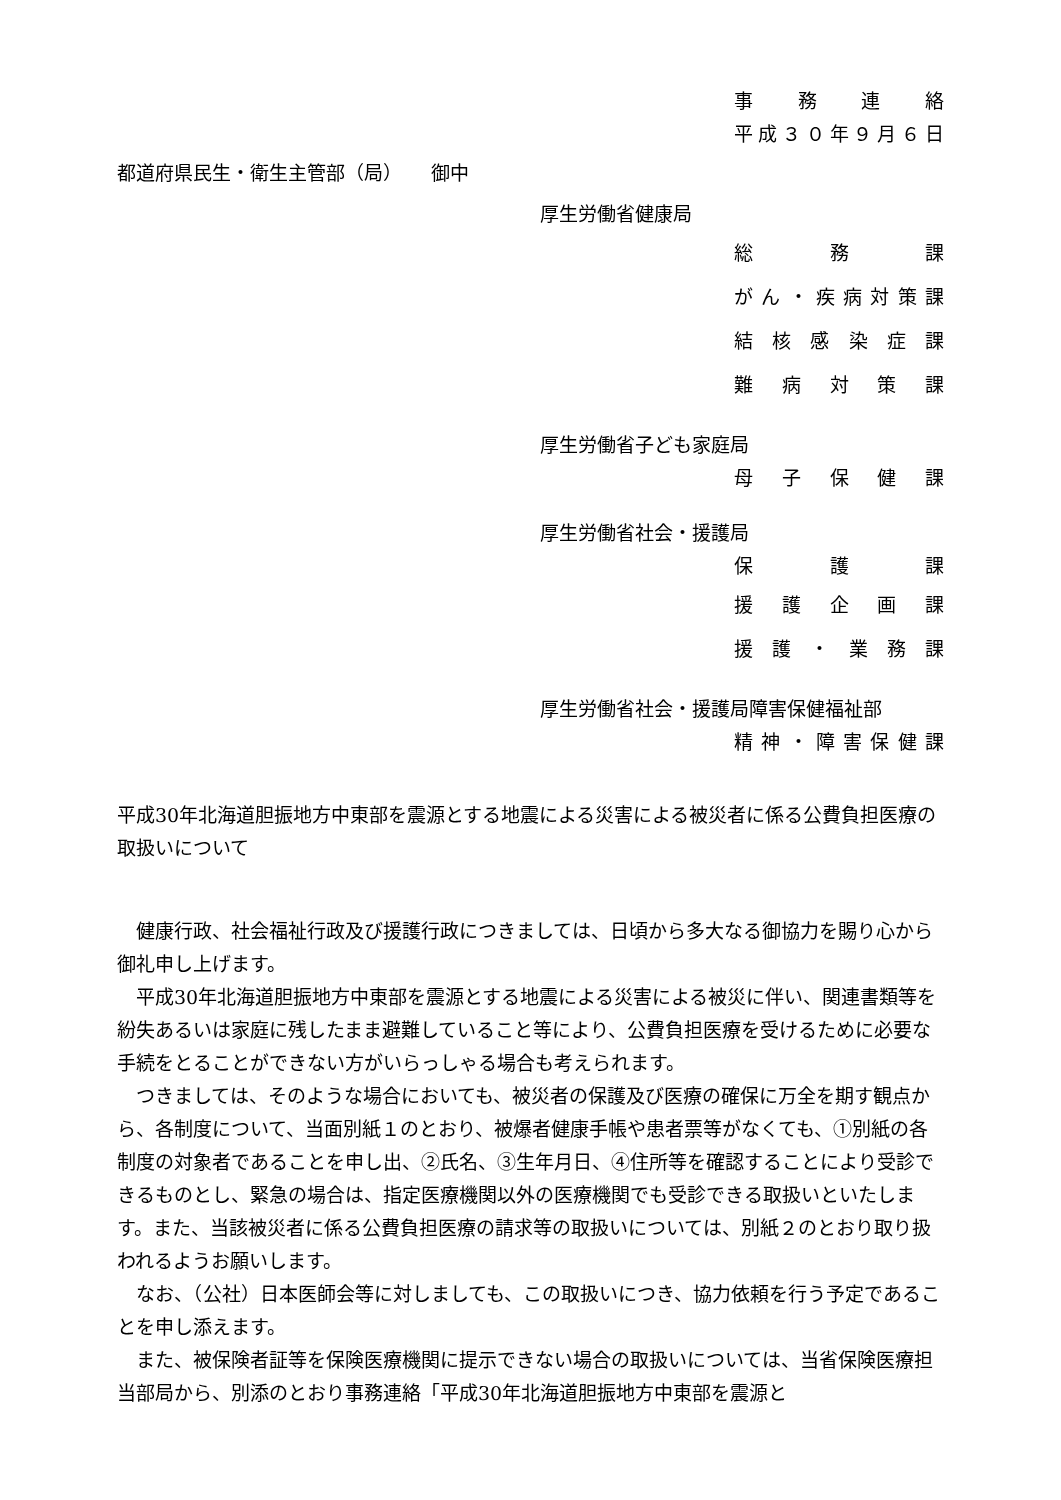事務連絡
平成 ３０ 年 ９ 月 ６ 日
都道府県民生・衛生主管部（局）　　御中
厚生労働省健康局
総務課
がん ・ 疾病対策課
結核感染症課
難病対策課
厚生労働省子ども家庭局
母子保健課
厚生労働省社会・援護局
保護課
援護企画課
援護 ・ 業務課
厚生労働省社会・援護局障害保健福祉部
精神 ・ 障害保健課
平成30年北海道胆振地方中東部を震源とする地震による災害による被災者に係る公費負担医療の取扱いについて
健康行政、社会福祉行政及び援護行政につきましては、日頃から多大なる御協力を賜り心から御礼申し上げます。
平成30年北海道胆振地方中東部を震源とする地震による災害による被災に伴い、関連書類等を紛失あるいは家庭に残したまま避難していること等により、公費負担医療を受けるために必要な手続をとることができない方がいらっしゃる場合も考えられます。
つきましては、そのような場合においても、被災者の保護及び医療の確保に万全を期す観点から、各制度について、当面別紙１のとおり、被爆者健康手帳や患者票等がなくても、①別紙の各制度の対象者であることを申し出、②氏名、③生年月日、④住所等を確認することにより受診できるものとし、緊急の場合は、指定医療機関以外の医療機関でも受診できる取扱いといたします。また、当該被災者に係る公費負担医療の請求等の取扱いについては、別紙２のとおり取り扱われるようお願いします。
なお、（公社）日本医師会等に対しましても、この取扱いにつき、協力依頼を行う予定であることを申し添えます。
また、被保険者証等を保険医療機関に提示できない場合の取扱いについては、当省保険医療担当部局から、別添のとおり事務連絡「平成30年北海道胆振地方中東部を震源と